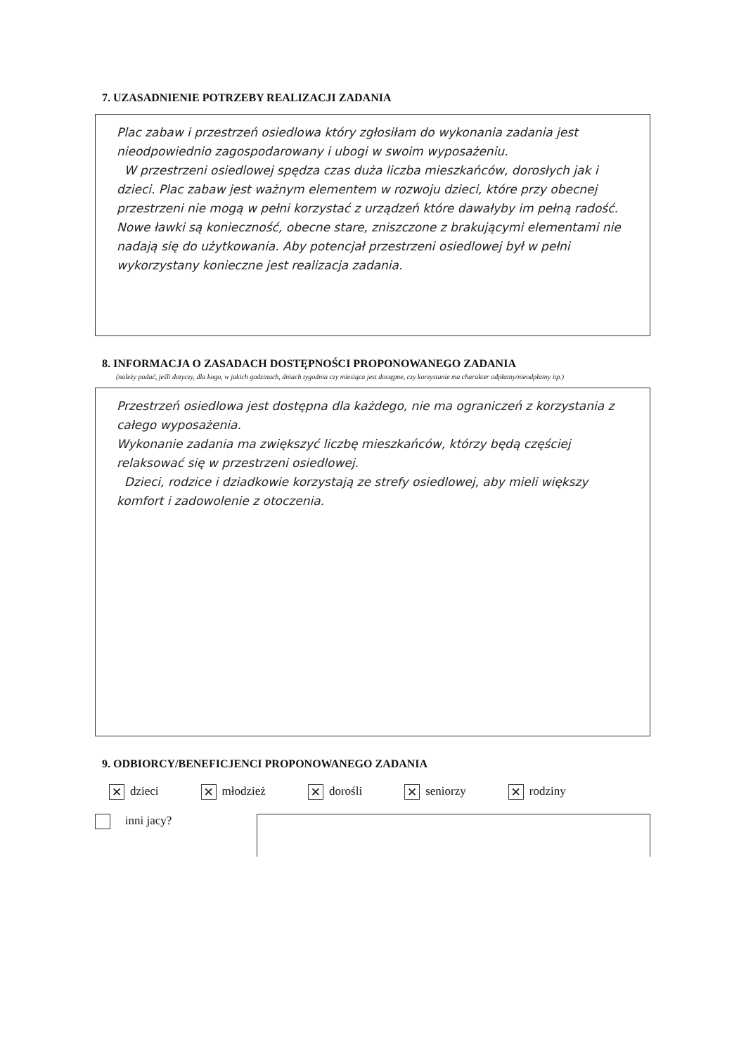7. UZASADNIENIE POTRZEBY REALIZACJI ZADANIA
Plac zabaw i przestrzeń osiedlowa który zgłosiłam do wykonania zadania jest nieodpowiednio zagospodarowany i ubogi w swoim wyposażeniu.
W przestrzeni osiedlowej spędza czas duża liczba mieszkańców, dorosłych jak i dzieci. Plac zabaw jest ważnym elementem w rozwoju dzieci, które przy obecnej przestrzeni nie mogą w pełni korzystać z urządzeń które dawałyby im pełną radość. Nowe ławki są konieczność, obecne stare, zniszczone z brakującymi elementami nie nadają się do użytkowania. Aby potencjał przestrzeni osiedlowej był w pełni wykorzystany konieczne jest realizacja zadania.
8. INFORMACJA O ZASADACH DOSTĘPNOŚCI PROPONOWANEGO ZADANIA
(należy podać, jeśli dotyczy, dla kogo, w jakich godzinach, dniach tygodnia czy miesiąca jest dostępne, czy korzystanie ma charakter odpłatny/nieodpłatny itp.)
Przestrzeń osiedlowa jest dostępna dla każdego, nie ma ograniczeń z korzystania z całego wyposażenia.
Wykonanie zadania ma zwiększyć liczbę mieszkańców, którzy będą częściej relaksować się w przestrzeni osiedlowej.
Dzieci, rodzice i dziadkowie korzystają ze strefy osiedlowej, aby mieli większy komfort i zadowolenie z otoczenia.
9. ODBIORCY/BENEFICJENCI PROPONOWANEGO ZADANIA
✕ dzieci ✕ młodzież ✕ dorośli ✕ seniorzy ✕ rodziny
inni jacy?